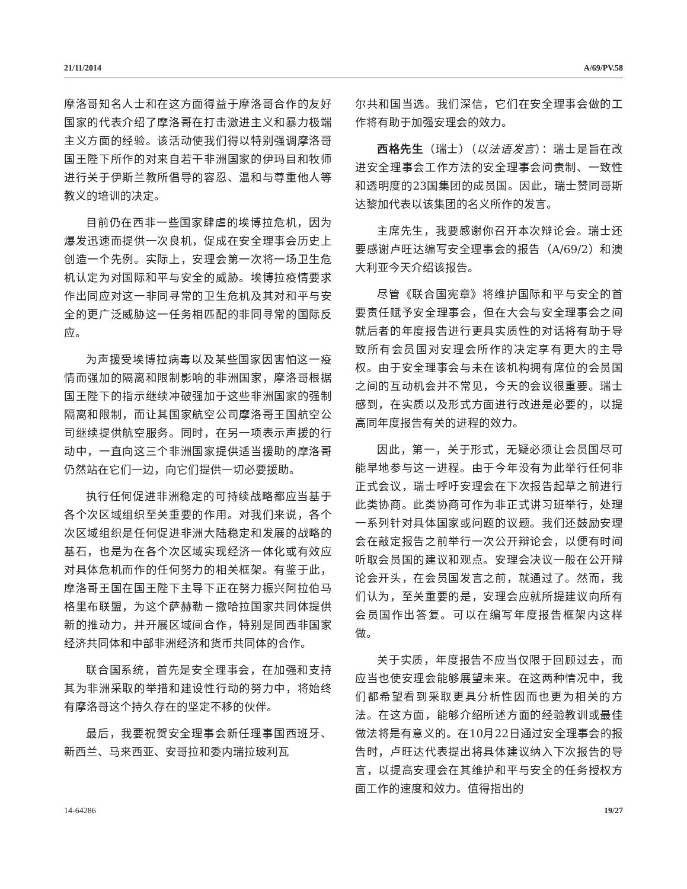21/11/2014 A/69/PV.58
摩洛哥知名人士和在这方面得益于摩洛哥合作的友好国家的代表介绍了摩洛哥在打击激进主义和暴力极端主义方面的经验。该活动使我们得以特别强调摩洛哥国王陛下所作的对来自若干非洲国家的伊玛目和牧师进行关于伊斯兰教所倡导的容忍、温和与尊重他人等教义的培训的决定。
目前仍在西非一些国家肆虐的埃博拉危机，因为爆发迅速而提供一次良机，促成在安全理事会历史上创造一个先例。实际上，安理会第一次将一场卫生危机认定为对国际和平与安全的威胁。埃博拉疫情要求作出同应对这一非同寻常的卫生危机及其对和平与安全的更广泛威胁这一任务相匹配的非同寻常的国际反应。
为声援受埃博拉病毒以及某些国家因害怕这一疫情而强加的隔离和限制影响的非洲国家，摩洛哥根据国王陛下的指示继续冲破强加于这些非洲国家的强制隔离和限制，而让其国家航空公司摩洛哥王国航空公司继续提供航空服务。同时，在另一项表示声援的行动中，一直向这三个非洲国家提供适当援助的摩洛哥仍然站在它们一边，向它们提供一切必要援助。
执行任何促进非洲稳定的可持续战略都应当基于各个次区域组织至关重要的作用。对我们来说，各个次区域组织是任何促进非洲大陆稳定和发展的战略的基石，也是为在各个次区域实现经济一体化或有效应对具体危机而作的任何努力的相关框架。有鉴于此，摩洛哥王国在国王陛下主导下正在努力振兴阿拉伯马格里布联盟，为这个萨赫勒－撒哈拉国家共同体提供新的推动力，并开展区域间合作，特别是同西非国家经济共同体和中部非洲经济和货币共同体的合作。
联合国系统，首先是安全理事会，在加强和支持其为非洲采取的举措和建设性行动的努力中，将始终有摩洛哥这个持久存在的坚定不移的伙伴。
最后，我要祝贺安全理事会新任理事国西班牙、新西兰、马来西亚、安哥拉和委内瑞拉玻利瓦
尔共和国当选。我们深信，它们在安全理事会做的工作将有助于加强安理会的效力。
西格先生（瑞士）（以法语发言）：瑞士是旨在改进安全理事会工作方法的安全理事会问责制、一致性和透明度的23国集团的成员国。因此，瑞士赞同哥斯达黎加代表以该集团的名义所作的发言。
主席先生，我要感谢你召开本次辩论会。瑞士还要感谢卢旺达编写安全理事会的报告（A/69/2）和澳大利亚今天介绍该报告。
尽管《联合国宪章》将维护国际和平与安全的首要责任赋予安全理事会，但在大会与安全理事会之间就后者的年度报告进行更具实质性的对话将有助于导致所有会员国对安理会所作的决定享有更大的主导权。由于安全理事会与未在该机构拥有席位的会员国之间的互动机会并不常见，今天的会议很重要。瑞士感到，在实质以及形式方面进行改进是必要的，以提高同年度报告有关的进程的效力。
因此，第一，关于形式，无疑必须让会员国尽可能早地参与这一进程。由于今年没有为此举行任何非正式会议，瑞士呼吁安理会在下次报告起草之前进行此类协商。此类协商可作为非正式讲习班举行，处理一系列针对具体国家或问题的议题。我们还鼓励安理会在敲定报告之前举行一次公开辩论会，以便有时间听取会员国的建议和观点。安理会决议一般在公开辩论会开头，在会员国发言之前，就通过了。然而，我们认为，至关重要的是，安理会应就所提建议向所有会员国作出答复。可以在编写年度报告框架内这样做。
关于实质，年度报告不应当仅限于回顾过去，而应当也使安理会能够展望未来。在这两种情况中，我们都希望看到采取更具分析性因而也更为相关的方法。在这方面，能够介绍所述方面的经验教训或最佳做法将是有意义的。在10月22日通过安全理事会的报告时，卢旺达代表提出将具体建议纳入下次报告的导言，以提高安理会在其维护和平与安全的任务授权方面工作的速度和效力。值得指出的
14-64286 19/27